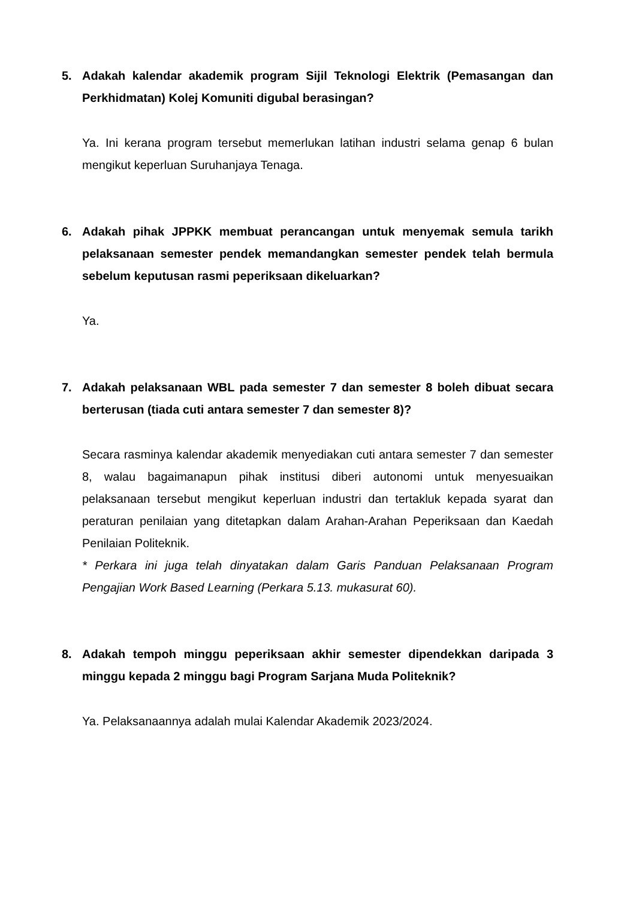5. Adakah kalendar akademik program Sijil Teknologi Elektrik (Pemasangan dan Perkhidmatan) Kolej Komuniti digubal berasingan?
Ya. Ini kerana program tersebut memerlukan latihan industri selama genap 6 bulan mengikut keperluan Suruhanjaya Tenaga.
6. Adakah pihak JPPKK membuat perancangan untuk menyemak semula tarikh pelaksanaan semester pendek memandangkan semester pendek telah bermula sebelum keputusan rasmi peperiksaan dikeluarkan?
Ya.
7. Adakah pelaksanaan WBL pada semester 7 dan semester 8 boleh dibuat secara berterusan (tiada cuti antara semester 7 dan semester 8)?
Secara rasminya kalendar akademik menyediakan cuti antara semester 7 dan semester 8, walau bagaimanapun pihak institusi diberi autonomi untuk menyesuaikan pelaksanaan tersebut mengikut keperluan industri dan tertakluk kepada syarat dan peraturan penilaian yang ditetapkan dalam Arahan-Arahan Peperiksaan dan Kaedah Penilaian Politeknik.
* Perkara ini juga telah dinyatakan dalam Garis Panduan Pelaksanaan Program Pengajian Work Based Learning (Perkara 5.13. mukasurat 60).
8. Adakah tempoh minggu peperiksaan akhir semester dipendekkan daripada 3 minggu kepada 2 minggu bagi Program Sarjana Muda Politeknik?
Ya. Pelaksanaannya adalah mulai Kalendar Akademik 2023/2024.